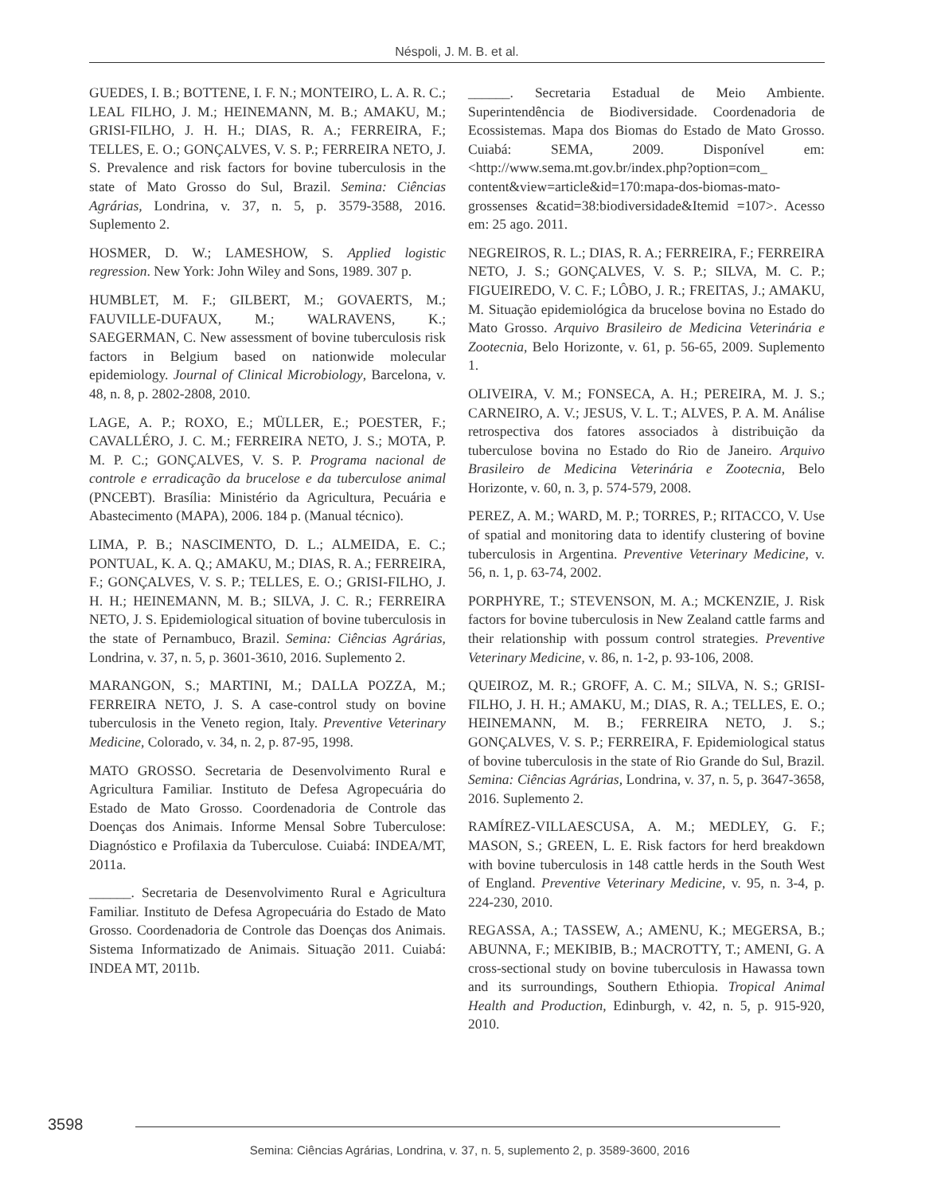Néspoli, J. M. B. et al.
GUEDES, I. B.; BOTTENE, I. F. N.; MONTEIRO, L. A. R. C.; LEAL FILHO, J. M.; HEINEMANN, M. B.; AMAKU, M.; GRISI-FILHO, J. H. H.; DIAS, R. A.; FERREIRA, F.; TELLES, E. O.; GONÇALVES, V. S. P.; FERREIRA NETO, J. S. Prevalence and risk factors for bovine tuberculosis in the state of Mato Grosso do Sul, Brazil. Semina: Ciências Agrárias, Londrina, v. 37, n. 5, p. 3579-3588, 2016. Suplemento 2.
HOSMER, D. W.; LAMESHOW, S. Applied logistic regression. New York: John Wiley and Sons, 1989. 307 p.
HUMBLET, M. F.; GILBERT, M.; GOVAERTS, M.; FAUVILLE-DUFAUX, M.; WALRAVENS, K.; SAEGERMAN, C. New assessment of bovine tuberculosis risk factors in Belgium based on nationwide molecular epidemiology. Journal of Clinical Microbiology, Barcelona, v. 48, n. 8, p. 2802-2808, 2010.
LAGE, A. P.; ROXO, E.; MÜLLER, E.; POESTER, F.; CAVALLÉRO, J. C. M.; FERREIRA NETO, J. S.; MOTA, P. M. P. C.; GONÇALVES, V. S. P. Programa nacional de controle e erradicação da brucelose e da tuberculose animal (PNCEBT). Brasília: Ministério da Agricultura, Pecuária e Abastecimento (MAPA), 2006. 184 p. (Manual técnico).
LIMA, P. B.; NASCIMENTO, D. L.; ALMEIDA, E. C.; PONTUAL, K. A. Q.; AMAKU, M.; DIAS, R. A.; FERREIRA, F.; GONÇALVES, V. S. P.; TELLES, E. O.; GRISI-FILHO, J. H. H.; HEINEMANN, M. B.; SILVA, J. C. R.; FERREIRA NETO, J. S. Epidemiological situation of bovine tuberculosis in the state of Pernambuco, Brazil. Semina: Ciências Agrárias, Londrina, v. 37, n. 5, p. 3601-3610, 2016. Suplemento 2.
MARANGON, S.; MARTINI, M.; DALLA POZZA, M.; FERREIRA NETO, J. S. A case-control study on bovine tuberculosis in the Veneto region, Italy. Preventive Veterinary Medicine, Colorado, v. 34, n. 2, p. 87-95, 1998.
MATO GROSSO. Secretaria de Desenvolvimento Rural e Agricultura Familiar. Instituto de Defesa Agropecuária do Estado de Mato Grosso. Coordenadoria de Controle das Doenças dos Animais. Informe Mensal Sobre Tuberculose: Diagnóstico e Profilaxia da Tuberculose. Cuiabá: INDEA/MT, 2011a.
______. Secretaria de Desenvolvimento Rural e Agricultura Familiar. Instituto de Defesa Agropecuária do Estado de Mato Grosso. Coordenadoria de Controle das Doenças dos Animais. Sistema Informatizado de Animais. Situação 2011. Cuiabá: INDEA MT, 2011b.
______. Secretaria Estadual de Meio Ambiente. Superintendência de Biodiversidade. Coordenadoria de Ecossistemas. Mapa dos Biomas do Estado de Mato Grosso. Cuiabá: SEMA, 2009. Disponível em: <http://www.sema.mt.gov.br/index.php?option=com_ content&view=article&id=170:mapa-dos-biomas-mato-grossenses &catid=38:biodiversidade&Itemid =107>. Acesso em: 25 ago. 2011.
NEGREIROS, R. L.; DIAS, R. A.; FERREIRA, F.; FERREIRA NETO, J. S.; GONÇALVES, V. S. P.; SILVA, M. C. P.; FIGUEIREDO, V. C. F.; LÔBO, J. R.; FREITAS, J.; AMAKU, M. Situação epidemiológica da brucelose bovina no Estado do Mato Grosso. Arquivo Brasileiro de Medicina Veterinária e Zootecnia, Belo Horizonte, v. 61, p. 56-65, 2009. Suplemento 1.
OLIVEIRA, V. M.; FONSECA, A. H.; PEREIRA, M. J. S.; CARNEIRO, A. V.; JESUS, V. L. T.; ALVES, P. A. M. Análise retrospectiva dos fatores associados à distribuição da tuberculose bovina no Estado do Rio de Janeiro. Arquivo Brasileiro de Medicina Veterinária e Zootecnia, Belo Horizonte, v. 60, n. 3, p. 574-579, 2008.
PEREZ, A. M.; WARD, M. P.; TORRES, P.; RITACCO, V. Use of spatial and monitoring data to identify clustering of bovine tuberculosis in Argentina. Preventive Veterinary Medicine, v. 56, n. 1, p. 63-74, 2002.
PORPHYRE, T.; STEVENSON, M. A.; MCKENZIE, J. Risk factors for bovine tuberculosis in New Zealand cattle farms and their relationship with possum control strategies. Preventive Veterinary Medicine, v. 86, n. 1-2, p. 93-106, 2008.
QUEIROZ, M. R.; GROFF, A. C. M.; SILVA, N. S.; GRISI-FILHO, J. H. H.; AMAKU, M.; DIAS, R. A.; TELLES, E. O.; HEINEMANN, M. B.; FERREIRA NETO, J. S.; GONÇALVES, V. S. P.; FERREIRA, F. Epidemiological status of bovine tuberculosis in the state of Rio Grande do Sul, Brazil. Semina: Ciências Agrárias, Londrina, v. 37, n. 5, p. 3647-3658, 2016. Suplemento 2.
RAMÍREZ-VILLAESCUSA, A. M.; MEDLEY, G. F.; MASON, S.; GREEN, L. E. Risk factors for herd breakdown with bovine tuberculosis in 148 cattle herds in the South West of England. Preventive Veterinary Medicine, v. 95, n. 3-4, p. 224-230, 2010.
REGASSA, A.; TASSEW, A.; AMENU, K.; MEGERSA, B.; ABUNNA, F.; MEKIBIB, B.; MACROTTY, T.; AMENI, G. A cross-sectional study on bovine tuberculosis in Hawassa town and its surroundings, Southern Ethiopia. Tropical Animal Health and Production, Edinburgh, v. 42, n. 5, p. 915-920, 2010.
3598
Semina: Ciências Agrárias, Londrina, v. 37, n. 5, suplemento 2, p. 3589-3600, 2016